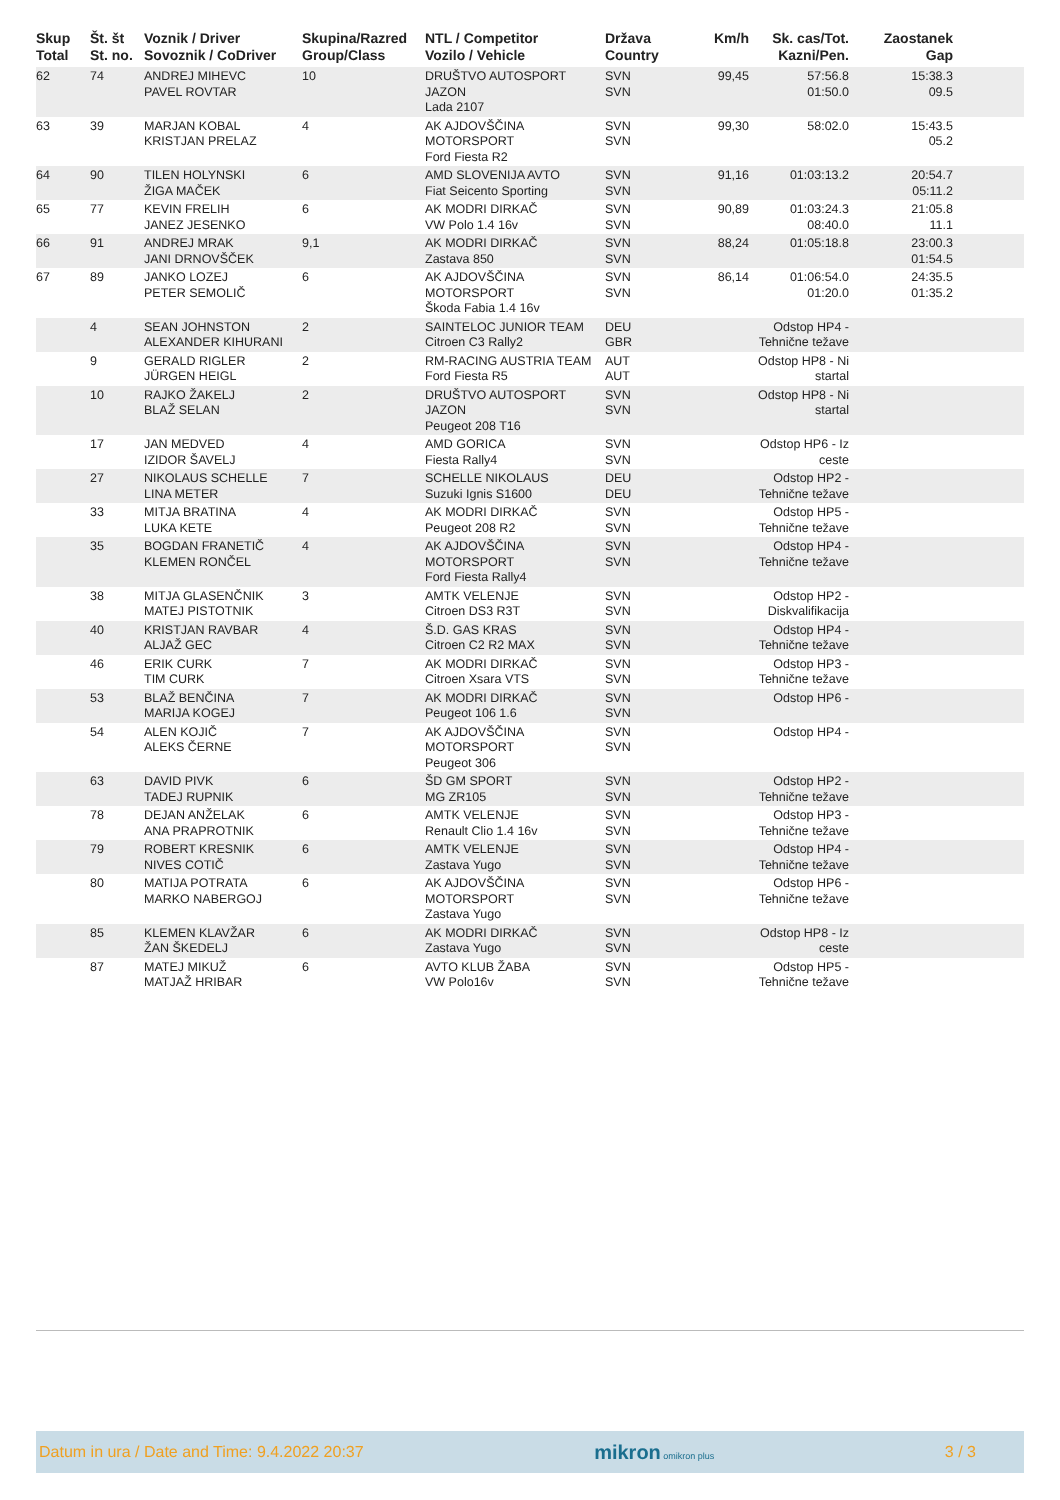| Skup Total | Št. št St. no. | Voznik / Driver Sovoznik / CoDriver | Skupina/Razred Group/Class | NTL / Competitor Vozilo / Vehicle | Država Country | Km/h | Sk. cas/Tot. Kazni/Pen. | Zaostanek Gap | |
| --- | --- | --- | --- | --- | --- | --- | --- | --- | --- |
| 62 | 74 | ANDREJ MIHEVC PAVEL ROVTAR | 10 | DRUŠTVO AUTOSPORT JAZON Lada 2107 | SVN SVN | 99,45 | 57:56.8 01:50.0 | 15:38.3 09.5 | |
| 63 | 39 | MARJAN KOBAL KRISTJAN PRELAZ | 4 | AK AJDOVŠČINA MOTORSPORT Ford Fiesta R2 | SVN SVN | 99,30 | 58:02.0 | 15:43.5 05.2 | |
| 64 | 90 | TILEN HOLYNSKI ŽIGA MAČEK | 6 | AMD SLOVENIJA AVTO Fiat Seicento Sporting | SVN SVN | 91,16 | 01:03:13.2 | 20:54.7 05:11.2 | |
| 65 | 77 | KEVIN FRELIH JANEZ JESENKO | 6 | AK MODRI DIRKAČ VW Polo 1.4 16v | SVN SVN | 90,89 | 01:03:24.3 08:40.0 | 21:05.8 11.1 | |
| 66 | 91 | ANDREJ MRAK JANI DRNOVŠČEK | 9,1 | AK MODRI DIRKAČ Zastava 850 | SVN SVN | 88,24 | 01:05:18.8 | 23:00.3 01:54.5 | |
| 67 | 89 | JANKO LOZEJ PETER SEMOLIČ | 6 | AK AJDOVŠČINA MOTORSPORT Škoda Fabia 1.4 16v | SVN SVN | 86,14 | 01:06:54.0 01:20.0 | 24:35.5 01:35.2 | |
| | 4 | SEAN JOHNSTON ALEXANDER KIHURANI | 2 | SAINTELOC JUNIOR TEAM Citroen C3 Rally2 | DEU GBR | | Odstop HP4 - Tehnične težave | | |
| | 9 | GERALD RIGLER JÜRGEN HEIGL | 2 | RM-RACING AUSTRIA TEAM Ford Fiesta R5 | AUT AUT | | Odstop HP8 - Ni startal | | |
| | 10 | RAJKO ŽAKELJ BLAŽ SELAN | 2 | DRUŠTVO AUTOSPORT JAZON Peugeot 208 T16 | SVN SVN | | Odstop HP8 - Ni startal | | |
| | 17 | JAN MEDVED IZIDOR ŠAVELJ | 4 | AMD GORICA Fiesta Rally4 | SVN SVN | | Odstop HP6 - Iz ceste | | |
| | 27 | NIKOLAUS SCHELLE LINA METER | 7 | SCHELLE NIKOLAUS Suzuki Ignis S1600 | DEU DEU | | Odstop HP2 - Tehnične težave | | |
| | 33 | MITJA BRATINA LUKA KETE | 4 | AK MODRI DIRKAČ Peugeot 208 R2 | SVN SVN | | Odstop HP5 - Tehnične težave | | |
| | 35 | BOGDAN FRANETIČ KLEMEN RONČEL | 4 | AK AJDOVŠČINA MOTORSPORT Ford Fiesta Rally4 | SVN SVN | | Odstop HP4 - Tehnične težave | | |
| | 38 | MITJA GLASENČNIK MATEJ PISTOTNIK | 3 | AMTK VELENJE Citroen DS3 R3T | SVN SVN | | Odstop HP2 - Diskvalifikacija | | |
| | 40 | KRISTJAN RAVBAR ALJAŽ GEC | 4 | Š.D. GAS KRAS Citroen C2 R2 MAX | SVN SVN | | Odstop HP4 - Tehnične težave | | |
| | 46 | ERIK CURK TIM CURK | 7 | AK MODRI DIRKAČ Citroen Xsara VTS | SVN SVN | | Odstop HP3 - Tehnične težave | | |
| | 53 | BLAŽ BENČINA MARIJA KOGEJ | 7 | AK MODRI DIRKAČ Peugeot 106 1.6 | SVN SVN | | Odstop HP6 - | | |
| | 54 | ALEN KOJIČ ALEKS ČERNE | 7 | AK AJDOVŠČINA MOTORSPORT Peugeot 306 | SVN SVN | | Odstop HP4 - | | |
| | 63 | DAVID PIVK TADEJ RUPNIK | 6 | ŠD GM SPORT MG ZR105 | SVN SVN | | Odstop HP2 - Tehnične težave | | |
| | 78 | DEJAN ANŽELAK ANA PRAPROTNIK | 6 | AMTK VELENJE Renault Clio 1.4 16v | SVN SVN | | Odstop HP3 - Tehnične težave | | |
| | 79 | ROBERT KRESNIK NIVES COTIČ | 6 | AMTK VELENJE Zastava Yugo | SVN SVN | | Odstop HP4 - Tehnične težave | | |
| | 80 | MATIJA POTRATA MARKO NABERGOJ | 6 | AK AJDOVŠČINA MOTORSPORT Zastava Yugo | SVN SVN | | Odstop HP6 - Tehnične težave | | |
| | 85 | KLEMEN KLAVŽAR ŽAN ŠKEDELJ | 6 | AK MODRI DIRKAČ Zastava Yugo | SVN SVN | | Odstop HP8 - Iz ceste | | |
| | 87 | MATEJ MIKUŽ MATJAŽ HRIBAR | 6 | AVTO KLUB ŽABA VW Polo16v | SVN SVN | | Odstop HP5 - Tehnične težave | | |
Datum in ura / Date and Time: 9.4.2022 20:37 mikron omikron plus 3 / 3